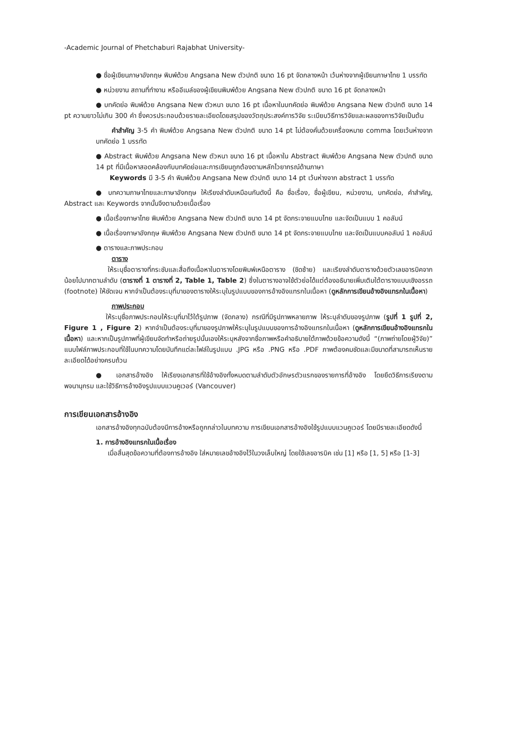-Academic Journal of Phetchaburi Rajabhat University-
● ชื่อผู้เขียนภาษาอังกฤษ พิมพ์ด้วย Angsana New ตัวปกติ ขนาด 16 pt จัดกลางหน้า เว้นห่างจากผู้เขียนภาษาไทย 1 บรรทัด
● หน่วยงาน สถานที่ทำงาน หรืออีเมล์ของผู้เขียนพิมพ์ด้วย Angsana New ตัวปกติ ขนาด 16 pt จัดกลางหน้า
● บทคัดย่อ พิมพ์ด้วย Angsana New ตัวหนา ขนาด 16 pt เนื้อหาในบทคัดย่อ พิมพ์ด้วย Angsana New ตัวปกติ ขนาด 14 pt ความยาวไม่เกิน 300 คำ ซึ่งควรประกอบด้วยรายละเอียดโดยสรุปของวัตถุประสงค์การวิจัย ระเบียบวิธีการวิจัยและผลของการวิจัยเป็นต้น
คำสำคัญ 3-5 คำ พิมพ์ด้วย Angsana New ตัวปกติ ขนาด 14 pt ไม่ต้องคั่นด้วยเครื่องหมาย comma โดยเว้นห่างจากบทคัดย่อ 1 บรรทัด
● Abstract พิมพ์ด้วย Angsana New ตัวหนา ขนาด 16 pt เนื้อหาใน Abstract พิมพ์ด้วย Angsana New ตัวปกติ ขนาด 14 pt ที่มีเนื้อหาสอดคล้องกับบทคัดย่อและการเขียนถูกต้องตามหลักไวยากรณ์ด้านภาษา
Keywords มี 3-5 คำ พิมพ์ด้วย Angsana New ตัวปกติ ขนาด 14 pt เว้นห่างจาก abstract 1 บรรทัด
● บทความภาษาไทยและภาษาอังกฤษ ให้เรียงลำดับเหมือนกันดังนี้ คือ ชื่อเรื่อง, ชื่อผู้เขียน, หน่วยงาน, บทคัดย่อ, คำสำคัญ, Abstract และ Keywords จากนั้นจึงตามด้วยเนื้อเรื่อง
● เนื้อเรื่องภาษาไทย พิมพ์ด้วย Angsana New ตัวปกติ ขนาด 14 pt จัดกระจายแบบไทย และจัดเป็นแบบ 1 คอลัมน์
● เนื้อเรื่องภาษาอังกฤษ พิมพ์ด้วย Angsana New ตัวปกติ ขนาด 14 pt จัดกระจายแบบไทย และจัดเป็นแบบคอลัมน์ 1 คอลัมน์
● ตารางและภาพประกอบ
ตาราง
ให้ระบุชื่อตารางที่กระชับและสื่อถึงเนื้อหาในตารางโดยพิมพ์เหนือตาราง (ชิดซ้าย) และเรียงลำดับตารางด้วยตัวเลขอารบิคจากน้อยไปมากตามลำดับ (ตารางที่ 1 ตารางที่ 2, Table 1, Table 2) ซึ่งในตารางอาจใช้ตัวย่อได้แต่ต้องอธิบายเพิ่มเติมใต้ตารางแบบเชิงอรรถ (footnote) ให้ชัดเจน หากจำเป็นต้องระบุที่มาของตารางให้ระบุในรูปแบบของการอ้างอิงแทรกในเนื้อหา (ดูหลักการเขียนอ้างอิงแทรกในเนื้อหา)
ภาพประกอบ
ให้ระบุชื่อภาพประกอบให้ระบุที่มาไว้ใต้รูปภาพ (จัดกลาง) กรณีที่มีรูปภาพหลายภาพ ให้ระบุลำดับของรูปภาพ (รูปที่ 1 รูปที่ 2, Figure 1 , Figure 2) หากจำเป็นต้องระบุที่มาของรูปภาพให้ระบุในรูปแบบของการอ้างอิงแทรกในเนื้อหา (ดูหลักการเขียนอ้างอิงแทรกในเนื้อหา) และหากเป็นรูปภาพที่ผู้เขียนจัดทำหรือถ่ายรูปนั้นเองให้ระบุหลังจากชื่อภาพหรือคำอธิบายใต้ภาพด้วยข้อความดังนี้ “(ภาพถ่ายโดยผู้วิจัย)” แนบไฟล์ภาพประกอบที่ใช้ในบทความโดยบันทึกแต่ละไฟล์ในรูปแบบ .JPG หรือ .PNG หรือ .PDF ภาพต้องคมชัดและมีขนาดที่สามารถเห็นรายละเอียดได้อย่างครบถ้วน
● เอกสารอ้างอิง ให้เรียงเอกสารที่ใช้อ้างอิงทั้งหมดตามลำดับตัวอักษรตัวแรกของรายการที่อ้างอิง โดยยึดวิธีการเรียงตามพจนานุกรม และใช้วิธีการอ้างอิงรูปแบบแวนคูเวอร์ (Vancouver)
การเขียนเอกสารอ้างอิง
เอกสารอ้างอิงทุกฉบับต้องมีการอ้างหรือถูกกล่าวในบทความ การเขียนเอกสารอ้างอิงใช้รูปแบบแวนคูเวอร์ โดยมีรายละเอียดดังนี้
1. การอ้างอิงแทรกในเนื้อเรื่อง
เมื่อสิ้นสุดข้อความที่ต้องการอ้างอิง ใส่หมายเลขอ้างอิงไว้ในวงเล็บใหญ่ โดยใช้เลขอารบิค เช่น [1] หรือ [1, 5] หรือ [1-3]